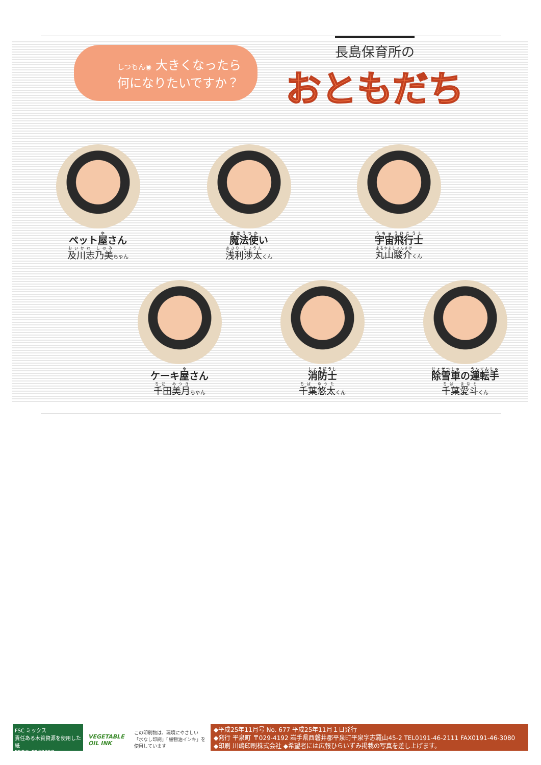しつもん◉ 大きくなったら
何になりたいですか？
長島保育所の
おともだち
ペット屋さん
及川志乃美ちゃん
魔法使い
浅利渉太くん
宇宙飛行士
丸山駿介くん
ケーキ屋さん
千田美月ちゃん
消防士
千葉悠太くん
除雪車の運転手
千葉愛斗くん
FSC ミックス
責任ある木質資源を使用した紙
FSC® C103798
VEGETABLE OIL INK
この印刷物は、環境にやさしい「水なし印刷」「植物油インキ」を使用しています
◆平成25年11月号 No. 677 平成25年11月１日発行
◆発行 平泉町 〒029-4192 岩手県西磐井郡平泉町平泉字志羅山45-2 TEL0191-46-2111 FAX0191-46-3080
◆印刷 川嶋印刷株式会社 ◆希望者には広報ひらいずみ掲載の写真を差し上げます。